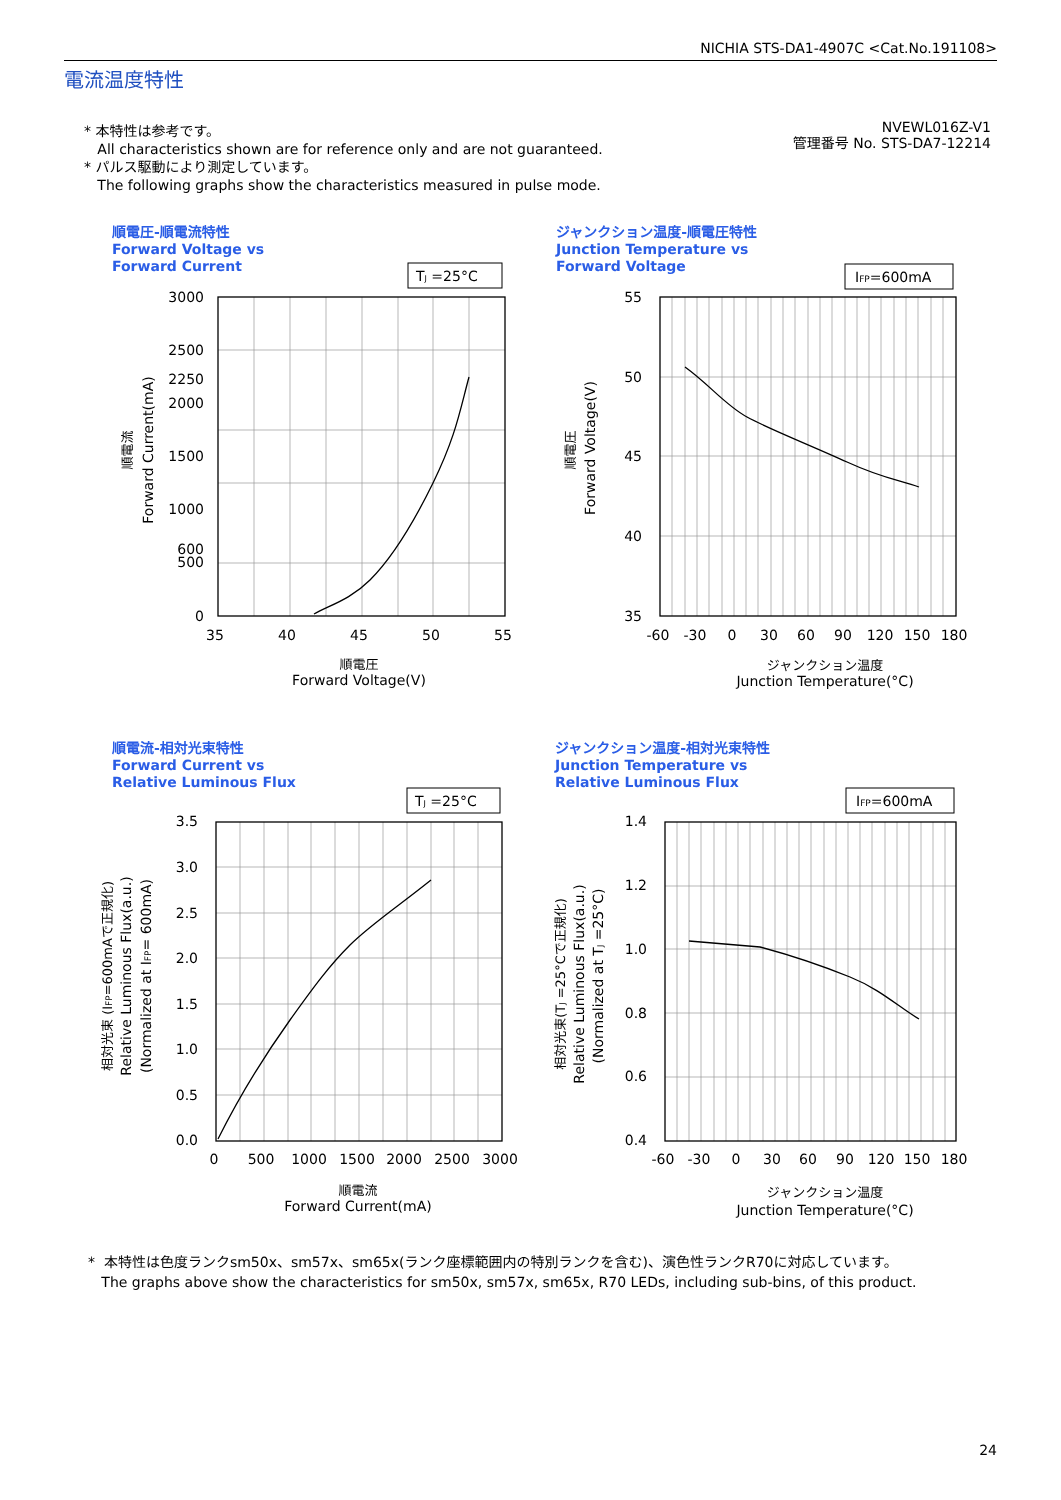NICHIA STS-DA1-4907C <Cat.No.191108>
電流温度特性
* 本特性は参考です。
All characteristics shown are for reference only and are not guaranteed.
* パルス駆動により測定しています。
The following graphs show the characteristics measured in pulse mode.
NVEWL016Z-V1
管理番号 No. STS-DA7-12214
順電圧-順電流特性
Forward Voltage vs
Forward Current
ジャンクション温度-順電圧特性
Junction Temperature vs
Forward Voltage
順電流-相対光束特性
Forward Current vs
Relative Luminous Flux
ジャンクション温度-相対光束特性
Junction Temperature vs
Relative Luminous Flux
TJ =25°C
IFP=600mA
TJ =25°C
IFP=600mA
3000
2500
2250
2000
1500
1000
600
500
0
55
50
45
40
35
3.5
3.0
2.5
2.0
1.5
1.0
0.5
0.0
1.4
1.2
1.0
0.8
0.6
0.4
35
40
45
50
55
-60
-30
0
30
60
90
120
150
180
0
500
1000
1500
2000
2500
3000
-60
-30
0
30
60
90
120
150
180
順電圧
Forward Voltage(V)
ジャンクション温度
Junction Temperature(°C)
順電流
Forward Current(mA)
ジャンクション温度
Junction Temperature(°C)
順電流
Forward Current(mA)
順電圧
Forward Voltage(V)
相対光束 (IFP=600mAで正規化)
Relative Luminous Flux(a.u.)
(Normalized at IFP= 600mA)
相対光束(TJ =25°Cで正規化)
Relative Luminous Flux(a.u.)
(Normalized at TJ =25°C)
* 本特性は色度ランクsm50x、sm57x、sm65x(ランク座標範囲内の特別ランクを含む)、演色性ランクR70に対応しています。
The graphs above show the characteristics for sm50x, sm57x, sm65x, R70 LEDs, including sub-bins, of this product.
24